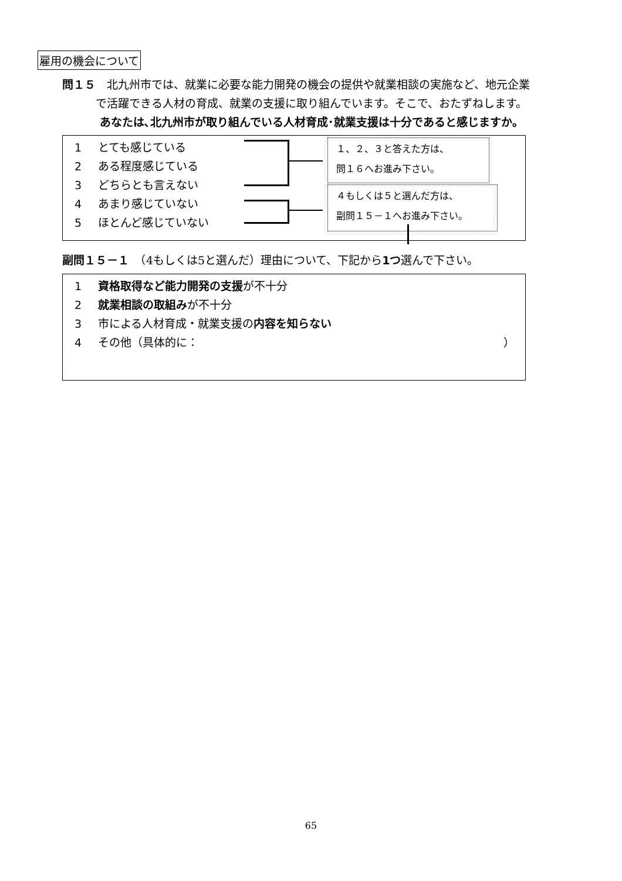雇用の機会について
問１５　北九州市では、就業に必要な能力開発の機会の提供や就業相談の実施など、地元企業
   で活躍できる人材の育成、就業の支援に取り組んでいます。そこで、おたずねします。
    あなたは､北九州市が取り組んでいる人材育成･就業支援は十分であると感じますか。
1 とても感じている
2 ある程度感じている
3 どちらとも言えない
4 あまり感じていない
5 ほとんど感じていない
１、２、３と答えた方は、
問１６へお進み下さい。
４もしくは５と選んだ方は、
副問１５－１へお進み下さい。
副問１５－１　（4もしくは5と選んだ）理由について、下記から1つ選んで下さい。
1 資格取得など能力開発の支援が不十分
2 就業相談の取組みが不十分
3 市による人材育成・就業支援の内容を知らない
4 その他（具体的に： ）
65